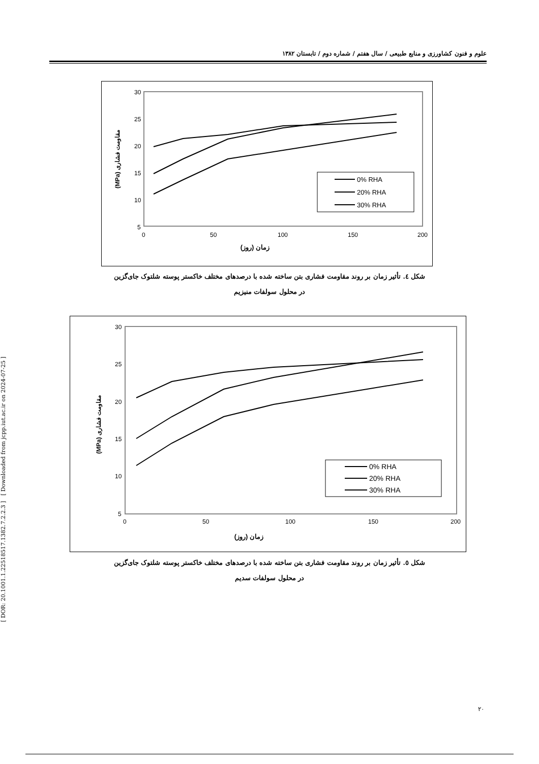علوم و فنون کشاورزی و منابع طبیعی / سال هفتم / شماره دوم / تابستان ۱۳۸۲
30
25
20
15
10
5
0
50
100
150
200
زمان (روز)
(MPa) مقاومت فشاری
0% RHA
20% RHA
30% RHA
شکل ٤. تأثیر زمان بر روند مقاومت فشاری بتن ساخته شده با درصدهای مختلف خاکستر پوسته شلتوک جای‌گزین
در محلول سولفات منیزیم
30
25
20
15
10
5
0
50
100
150
200
زمان (روز)
(MPa) مقاومت فشاری
0% RHA
20% RHA
30% RHA
شکل ٥. تأثیر زمان بر روند مقاومت فشاری بتن ساخته شده با درصدهای مختلف خاکستر پوسته شلتوک جای‌گزین
در محلول سولفات سدیم
[ DOR: 20.1001.1.22518517.1382.7.2.2.3 ] [ Downloaded from jcpp.iut.ac.ir on 2024-07-25 ]
۲۰